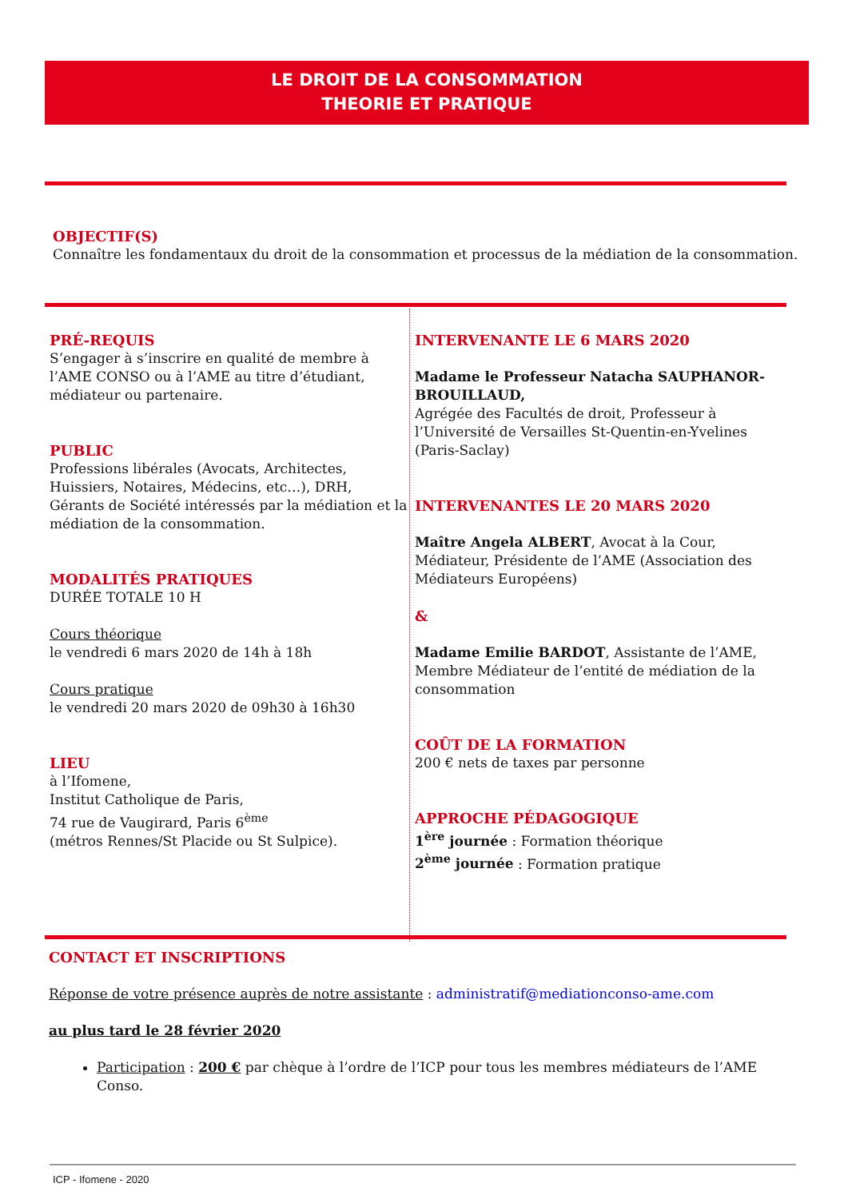LE DROIT DE LA CONSOMMATION
THEORIE ET PRATIQUE
OBJECTIF(S)
Connaître les fondamentaux du droit de la consommation et processus de la médiation de la consommation.
PRÉ-REQUIS
S’engager à s’inscrire en qualité de membre à l’AME CONSO ou à l’AME au titre d’étudiant, médiateur ou partenaire.
PUBLIC
Professions libérales (Avocats, Architectes, Huissiers, Notaires, Médecins, etc…), DRH, Gérants de Société intéressés par la médiation et la médiation de la consommation.
MODALITÉS PRATIQUES
DURÉE TOTALE 10 H
Cours théorique
le vendredi 6 mars 2020 de 14h à 18h
Cours pratique
le vendredi 20 mars 2020 de 09h30 à 16h30
LIEU
à l’Ifomene,
Institut Catholique de Paris,
74 rue de Vaugirard, Paris 6<sup>ème</sup>
(métros Rennes/St Placide ou St Sulpice).
INTERVENANTE LE 6 MARS 2020
Madame le Professeur Natacha SAUPHANOR-BROUILLAUD,
Agrégée des Facultés de droit, Professeur à l’Université de Versailles St-Quentin-en-Yvelines (Paris-Saclay)
INTERVENANTES LE 20 MARS 2020
Maître Angela ALBERT, Avocat à la Cour, Médiateur, Présidente de l’AME (Association des Médiateurs Européens)
&
Madame Emilie BARDOT, Assistante de l’AME, Membre Médiateur de l’entité de médiation de la consommation
COÛT DE LA FORMATION
200 € nets de taxes par personne
APPROCHE PÉDAGOGIQUE
1<sup>ère</sup> journée : Formation théorique
2<sup>ème</sup> journée : Formation pratique
CONTACT ET INSCRIPTIONS
Réponse de votre présence auprès de notre assistante : administratif@mediationconso-ame.com
au plus tard le 28 février 2020
Participation : 200 € par chèque à l’ordre de l’ICP pour tous les membres médiateurs de l’AME Conso.
ICP - Ifomene - 2020